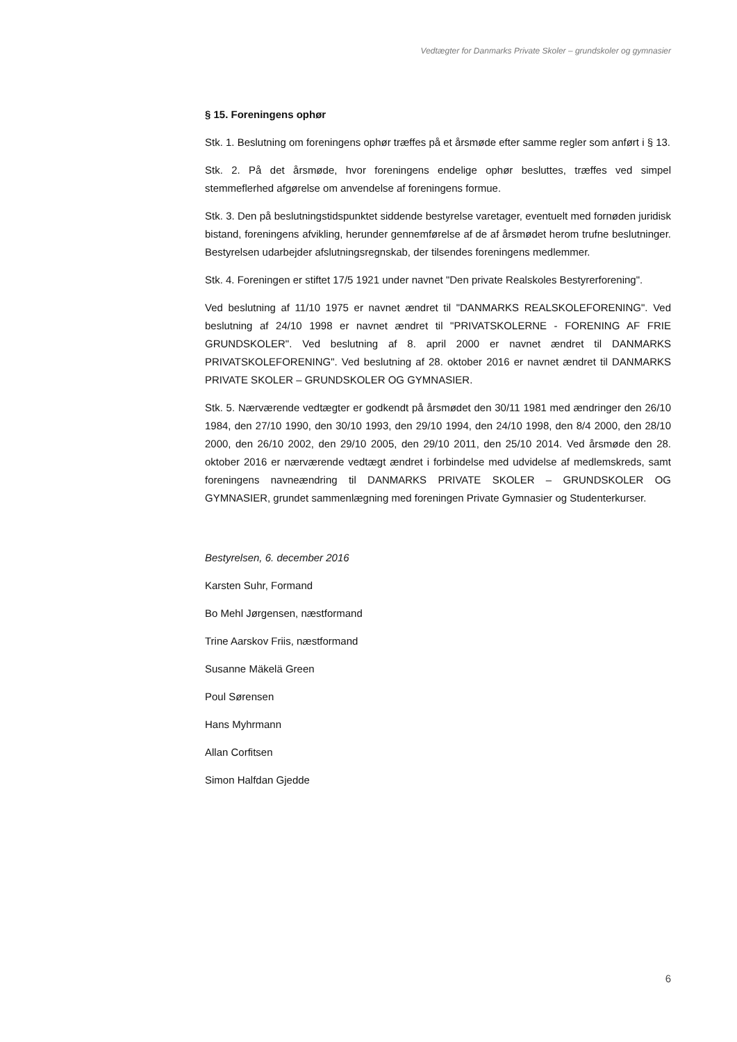Vedtægter for Danmarks Private Skoler – grundskoler og gymnasier
§ 15. Foreningens ophør
Stk. 1. Beslutning om foreningens ophør træffes på et årsmøde efter samme regler som anført i § 13.
Stk. 2. På det årsmøde, hvor foreningens endelige ophør besluttes, træffes ved simpel stemmeflerhed afgørelse om anvendelse af foreningens formue.
Stk. 3. Den på beslutningstidspunktet siddende bestyrelse varetager, eventuelt med fornøden juridisk bistand, foreningens afvikling, herunder gennemførelse af de af årsmødet herom trufne beslutninger. Bestyrelsen udarbejder afslutningsregnskab, der tilsendes foreningens medlemmer.
Stk. 4. Foreningen er stiftet 17/5 1921 under navnet "Den private Realskoles Bestyrerforening".
Ved beslutning af 11/10 1975 er navnet ændret til "DANMARKS REALSKOLEFORENING". Ved beslutning af 24/10 1998 er navnet ændret til "PRIVATSKOLERNE - FORENING AF FRIE GRUNDSKOLER". Ved beslutning af 8. april 2000 er navnet ændret til DANMARKS PRIVATSKOLEFORENING". Ved beslutning af 28. oktober 2016 er navnet ændret til DANMARKS PRIVATE SKOLER – GRUNDSKOLER OG GYMNASIER.
Stk. 5. Nærværende vedtægter er godkendt på årsmødet den 30/11 1981 med ændringer den 26/10 1984, den 27/10 1990, den 30/10 1993, den 29/10 1994, den 24/10 1998, den 8/4 2000, den 28/10 2000, den 26/10 2002, den 29/10 2005, den 29/10 2011, den 25/10 2014. Ved årsmøde den 28. oktober 2016 er nærværende vedtægt ændret i forbindelse med udvidelse af medlemskreds, samt foreningens navneændring til DANMARKS PRIVATE SKOLER – GRUNDSKOLER OG GYMNASIER, grundet sammenlægning med foreningen Private Gymnasier og Studenterkurser.
Bestyrelsen, 6. december 2016
Karsten Suhr, Formand
Bo Mehl Jørgensen, næstformand
Trine Aarskov Friis, næstformand
Susanne Mäkelä Green
Poul Sørensen
Hans Myhrmann
Allan Corfitsen
Simon Halfdan Gjedde
6